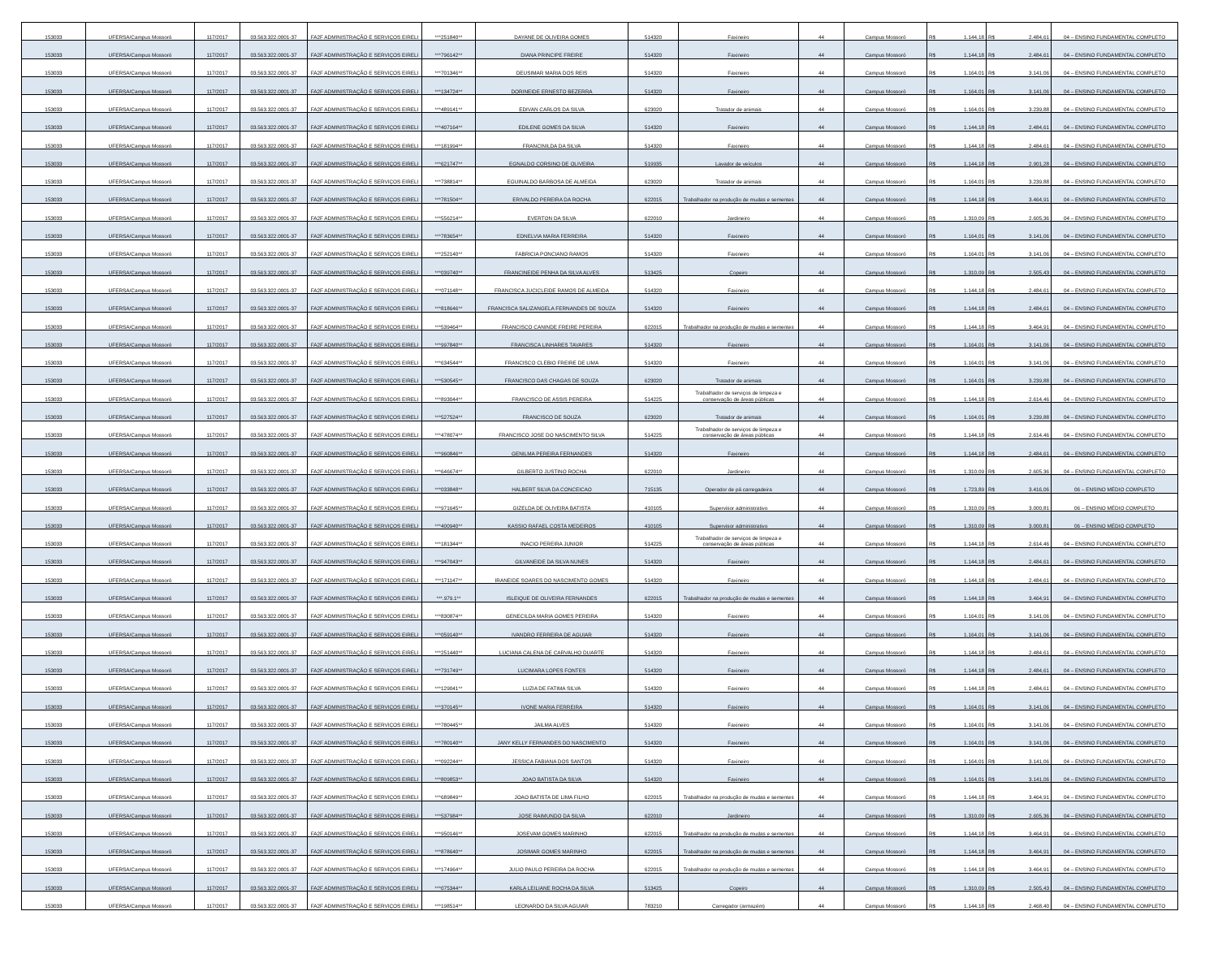| 153033 | UFERSA/Campus Mossoró | 117/2017 | 03.563.322.0001-37 | FA2F ADMINISTRAÇÃO E SERVIÇOS EIRELI | ***251840** | DAYANE DE OLIVEIRA GOMES | 514320 | Faxineiro | 44 | Campus Mossoró | R$ | 1.144,18 | R$ | 2.484,61 | 04 – ENSINO FUNDAMENTAL COMPLETO |
| 153033 | UFERSA/Campus Mossoró | 117/2017 | 03.563.322.0001-37 | FA2F ADMINISTRAÇÃO E SERVIÇOS EIRELI | ***796142** | DIANA PRINCIPE FREIRE | 514320 | Faxineiro | 44 | Campus Mossoró | R$ | 1.144,18 | R$ | 2.484,61 | 04 – ENSINO FUNDAMENTAL COMPLETO |
| 153033 | UFERSA/Campus Mossoró | 117/2017 | 03.563.322.0001-37 | FA2F ADMINISTRAÇÃO E SERVIÇOS EIRELI | ***701346** | DEUSIMAR MARIA DOS REIS | 514320 | Faxineiro | 44 | Campus Mossoró | R$ | 1.164,01 | R$ | 3.141,06 | 04 – ENSINO FUNDAMENTAL COMPLETO |
| 153033 | UFERSA/Campus Mossoró | 117/2017 | 03.563.322.0001-37 | FA2F ADMINISTRAÇÃO E SERVIÇOS EIRELI | ***134724** | DORINEIDE ERNESTO BEZERRA | 514320 | Faxineiro | 44 | Campus Mossoró | R$ | 1.164,01 | R$ | 3.141,06 | 04 – ENSINO FUNDAMENTAL COMPLETO |
| 153033 | UFERSA/Campus Mossoró | 117/2017 | 03.563.322.0001-37 | FA2F ADMINISTRAÇÃO E SERVIÇOS EIRELI | ***489141** | EDIVAN CARLOS DA SILVA | 623020 | Tratador de animais | 44 | Campus Mossoró | R$ | 1.164,01 | R$ | 3.239,88 | 04 – ENSINO FUNDAMENTAL COMPLETO |
| 153033 | UFERSA/Campus Mossoró | 117/2017 | 03.563.322.0001-37 | FA2F ADMINISTRAÇÃO E SERVIÇOS EIRELI | ***407164** | EDILENE GOMES DA SILVA | 514320 | Faxineiro | 44 | Campus Mossoró | R$ | 1.144,18 | R$ | 2.484,61 | 04 – ENSINO FUNDAMENTAL COMPLETO |
| 153033 | UFERSA/Campus Mossoró | 117/2017 | 03.563.322.0001-37 | FA2F ADMINISTRAÇÃO E SERVIÇOS EIRELI | ***181994** | FRANCINILDA DA SILVA | 514320 | Faxineiro | 44 | Campus Mossoró | R$ | 1.144,18 | R$ | 2.484,61 | 04 – ENSINO FUNDAMENTAL COMPLETO |
| 153033 | UFERSA/Campus Mossoró | 117/2017 | 03.563.322.0001-37 | FA2F ADMINISTRAÇÃO E SERVIÇOS EIRELI | ***621747** | EGNALDO CORSINO DE OLIVEIRA | 519935 | Lavador de veículos | 44 | Campus Mossoró | R$ | 1.144,18 | R$ | 2.901,28 | 04 – ENSINO FUNDAMENTAL COMPLETO |
| 153033 | UFERSA/Campus Mossoró | 117/2017 | 03.563.322.0001-37 | FA2F ADMINISTRAÇÃO E SERVIÇOS EIRELI | ***738814** | EGUINALDO BARBOSA DE ALMEIDA | 623020 | Tratador de animais | 44 | Campus Mossoró | R$ | 1.164,01 | R$ | 3.239,88 | 04 – ENSINO FUNDAMENTAL COMPLETO |
| 153033 | UFERSA/Campus Mossoró | 117/2017 | 03.563.322.0001-37 | FA2F ADMINISTRAÇÃO E SERVIÇOS EIRELI | ***781504** | ERIVALDO PEREIRA DA ROCHA | 622015 | Trabalhador na produção de mudas e sementes | 44 | Campus Mossoró | R$ | 1.144,18 | R$ | 3.464,91 | 04 – ENSINO FUNDAMENTAL COMPLETO |
| 153033 | UFERSA/Campus Mossoró | 117/2017 | 03.563.322.0001-37 | FA2F ADMINISTRAÇÃO E SERVIÇOS EIRELI | ***556214** | EVERTON DA SILVA | 622010 | Jardineiro | 44 | Campus Mossoró | R$ | 1.310,09 | R$ | 2.605,36 | 04 – ENSINO FUNDAMENTAL COMPLETO |
| 153033 | UFERSA/Campus Mossoró | 117/2017 | 03.563.322.0001-37 | FA2F ADMINISTRAÇÃO E SERVIÇOS EIRELI | ***783654** | EDNELVIA MARIA FERREIRA | 514320 | Faxineiro | 44 | Campus Mossoró | R$ | 1.164,01 | R$ | 3.141,06 | 04 – ENSINO FUNDAMENTAL COMPLETO |
| 153033 | UFERSA/Campus Mossoró | 117/2017 | 03.563.322.0001-37 | FA2F ADMINISTRAÇÃO E SERVIÇOS EIRELI | ***252140** | FABRICIA PONCIANO RAMOS | 514320 | Faxineiro | 44 | Campus Mossoró | R$ | 1.164,01 | R$ | 3.141,06 | 04 – ENSINO FUNDAMENTAL COMPLETO |
| 153033 | UFERSA/Campus Mossoró | 117/2017 | 03.563.322.0001-37 | FA2F ADMINISTRAÇÃO E SERVIÇOS EIRELI | ***039740** | FRANCINEIDE PENHA DA SILVA ALVES | 513425 | Copeiro | 44 | Campus Mossoró | R$ | 1.310,09 | R$ | 2.505,43 | 04 – ENSINO FUNDAMENTAL COMPLETO |
| 153033 | UFERSA/Campus Mossoró | 117/2017 | 03.563.322.0001-37 | FA2F ADMINISTRAÇÃO E SERVIÇOS EIRELI | ***071148** | FRANCISCA JUCICLEIDE RAMOS DE ALMEIDA | 514320 | Faxineiro | 44 | Campus Mossoró | R$ | 1.144,18 | R$ | 2.484,61 | 04 – ENSINO FUNDAMENTAL COMPLETO |
| 153033 | UFERSA/Campus Mossoró | 117/2017 | 03.563.322.0001-37 | FA2F ADMINISTRAÇÃO E SERVIÇOS EIRELI | ***818646** | FRANCISCA SALIZANGELA FERNANDES DE SOUZA | 514320 | Faxineiro | 44 | Campus Mossoró | R$ | 1.144,18 | R$ | 2.484,61 | 04 – ENSINO FUNDAMENTAL COMPLETO |
| 153033 | UFERSA/Campus Mossoró | 117/2017 | 03.563.322.0001-37 | FA2F ADMINISTRAÇÃO E SERVIÇOS EIRELI | ***539464** | FRANCISCO CANINDE FREIRE PEREIRA | 622015 | Trabalhador na produção de mudas e sementes | 44 | Campus Mossoró | R$ | 1.144,18 | R$ | 3.464,91 | 04 – ENSINO FUNDAMENTAL COMPLETO |
| 153033 | UFERSA/Campus Mossoró | 117/2017 | 03.563.322.0001-37 | FA2F ADMINISTRAÇÃO E SERVIÇOS EIRELI | ***997840** | FRANCISCA LINHARES TAVARES | 514320 | Faxineiro | 44 | Campus Mossoró | R$ | 1.164,01 | R$ | 3.141,06 | 04 – ENSINO FUNDAMENTAL COMPLETO |
| 153033 | UFERSA/Campus Mossoró | 117/2017 | 03.563.322.0001-37 | FA2F ADMINISTRAÇÃO E SERVIÇOS EIRELI | ***634544** | FRANCISCO CLEBIO FREIRE DE LIMA | 514320 | Faxineiro | 44 | Campus Mossoró | R$ | 1.164,01 | R$ | 3.141,06 | 04 – ENSINO FUNDAMENTAL COMPLETO |
| 153033 | UFERSA/Campus Mossoró | 117/2017 | 03.563.322.0001-37 | FA2F ADMINISTRAÇÃO E SERVIÇOS EIRELI | ***530545** | FRANCISCO DAS CHAGAS DE SOUZA | 623020 | Tratador de animais | 44 | Campus Mossoró | R$ | 1.164,01 | R$ | 3.239,88 | 04 – ENSINO FUNDAMENTAL COMPLETO |
| 153033 | UFERSA/Campus Mossoró | 117/2017 | 03.563.322.0001-37 | FA2F ADMINISTRAÇÃO E SERVIÇOS EIRELI | ***893044** | FRANCISCO DE ASSIS PEREIRA | 514225 | Trabalhador de serviços de limpeza e conservação de áreas públicas | 44 | Campus Mossoró | R$ | 1.144,18 | R$ | 2.614,46 | 04 – ENSINO FUNDAMENTAL COMPLETO |
| 153033 | UFERSA/Campus Mossoró | 117/2017 | 03.563.322.0001-37 | FA2F ADMINISTRAÇÃO E SERVIÇOS EIRELI | ***527524** | FRANCISCO DE SOUZA | 623020 | Tratador de animais | 44 | Campus Mossoró | R$ | 1.164,01 | R$ | 3.239,88 | 04 – ENSINO FUNDAMENTAL COMPLETO |
| 153033 | UFERSA/Campus Mossoró | 117/2017 | 03.563.322.0001-37 | FA2F ADMINISTRAÇÃO E SERVIÇOS EIRELI | ***478074** | FRANCISCO JOSE DO NASCIMENTO SILVA | 514225 | Trabalhador de serviços de limpeza e conservação de áreas públicas | 44 | Campus Mossoró | R$ | 1.144,18 | R$ | 2.614,46 | 04 – ENSINO FUNDAMENTAL COMPLETO |
| 153033 | UFERSA/Campus Mossoró | 117/2017 | 03.563.322.0001-37 | FA2F ADMINISTRAÇÃO E SERVIÇOS EIRELI | ***960846** | GENILMA PEREIRA FERNANDES | 514320 | Faxineiro | 44 | Campus Mossoró | R$ | 1.144,18 | R$ | 2.484,61 | 04 – ENSINO FUNDAMENTAL COMPLETO |
| 153033 | UFERSA/Campus Mossoró | 117/2017 | 03.563.322.0001-37 | FA2F ADMINISTRAÇÃO E SERVIÇOS EIRELI | ***646674** | GILBERTO JUSTINO ROCHA | 622010 | Jardineiro | 44 | Campus Mossoró | R$ | 1.310,09 | R$ | 2.605,36 | 04 – ENSINO FUNDAMENTAL COMPLETO |
| 153033 | UFERSA/Campus Mossoró | 117/2017 | 03.563.322.0001-37 | FA2F ADMINISTRAÇÃO E SERVIÇOS EIRELI | ***033848** | HALBERT SILVA DA CONCEICAO | 715135 | Operador de pá carregadeira | 44 | Campus Mossoró | R$ | 1.723,89 | R$ | 3.416,06 | 06 – ENSINO MÉDIO COMPLETO |
| 153033 | UFERSA/Campus Mossoró | 117/2017 | 03.563.322.0001-37 | FA2F ADMINISTRAÇÃO E SERVIÇOS EIRELI | ***971645** | GIZELDA DE OLIVEIRA BATISTA | 410105 | Supervisor administrativo | 44 | Campus Mossoró | R$ | 1.310,09 | R$ | 3.000,81 | 06 – ENSINO MÉDIO COMPLETO |
| 153033 | UFERSA/Campus Mossoró | 117/2017 | 03.563.322.0001-37 | FA2F ADMINISTRAÇÃO E SERVIÇOS EIRELI | ***400940** | KASSIO RAFAEL COSTA MEDEIROS | 410105 | Supervisor administrativo | 44 | Campus Mossoró | R$ | 1.310,09 | R$ | 3.000,81 | 06 – ENSINO MÉDIO COMPLETO |
| 153033 | UFERSA/Campus Mossoró | 117/2017 | 03.563.322.0001-37 | FA2F ADMINISTRAÇÃO E SERVIÇOS EIRELI | ***181344** | INACIO PEREIRA JUNIOR | 514225 | Trabalhador de serviços de limpeza e conservação de áreas públicas | 44 | Campus Mossoró | R$ | 1.144,18 | R$ | 2.614,46 | 04 – ENSINO FUNDAMENTAL COMPLETO |
| 153033 | UFERSA/Campus Mossoró | 117/2017 | 03.563.322.0001-37 | FA2F ADMINISTRAÇÃO E SERVIÇOS EIRELI | ***947043** | GILVANEIDE DA SILVA NUNES | 514320 | Faxineiro | 44 | Campus Mossoró | R$ | 1.144,18 | R$ | 2.484,61 | 04 – ENSINO FUNDAMENTAL COMPLETO |
| 153033 | UFERSA/Campus Mossoró | 117/2017 | 03.563.322.0001-37 | FA2F ADMINISTRAÇÃO E SERVIÇOS EIRELI | ***171147** | IRANEIDE SOARES DO NASCIMENTO GOMES | 514320 | Faxineiro | 44 | Campus Mossoró | R$ | 1.144,18 | R$ | 2.484,61 | 04 – ENSINO FUNDAMENTAL COMPLETO |
| 153033 | UFERSA/Campus Mossoró | 117/2017 | 03.563.322.0001-37 | FA2F ADMINISTRAÇÃO E SERVIÇOS EIRELI | ***.979.1** | ISLEIQUE DE OLIVEIRA FERNANDES | 622015 | Trabalhador na produção de mudas e sementes | 44 | Campus Mossoró | R$ | 1.144,18 | R$ | 3.464,91 | 04 – ENSINO FUNDAMENTAL COMPLETO |
| 153033 | UFERSA/Campus Mossoró | 117/2017 | 03.563.322.0001-37 | FA2F ADMINISTRAÇÃO E SERVIÇOS EIRELI | ***830874** | GENECILDA MARIA GOMES PEREIRA | 514320 | Faxineiro | 44 | Campus Mossoró | R$ | 1.164,01 | R$ | 3.141,06 | 04 – ENSINO FUNDAMENTAL COMPLETO |
| 153033 | UFERSA/Campus Mossoró | 117/2017 | 03.563.322.0001-37 | FA2F ADMINISTRAÇÃO E SERVIÇOS EIRELI | ***059140** | IVANDRO FERREIRA DE AGUIAR | 514320 | Faxineiro | 44 | Campus Mossoró | R$ | 1.164,01 | R$ | 3.141,06 | 04 – ENSINO FUNDAMENTAL COMPLETO |
| 153033 | UFERSA/Campus Mossoró | 117/2017 | 03.563.322.0001-37 | FA2F ADMINISTRAÇÃO E SERVIÇOS EIRELI | ***251440** | LUCIANA CALENA DE CARVALHO DUARTE | 514320 | Faxineiro | 44 | Campus Mossoró | R$ | 1.144,18 | R$ | 2.484,61 | 04 – ENSINO FUNDAMENTAL COMPLETO |
| 153033 | UFERSA/Campus Mossoró | 117/2017 | 03.563.322.0001-37 | FA2F ADMINISTRAÇÃO E SERVIÇOS EIRELI | ***731749** | LUCIMARA LOPES FONTES | 514320 | Faxineiro | 44 | Campus Mossoró | R$ | 1.144,18 | R$ | 2.484,61 | 04 – ENSINO FUNDAMENTAL COMPLETO |
| 153033 | UFERSA/Campus Mossoró | 117/2017 | 03.563.322.0001-37 | FA2F ADMINISTRAÇÃO E SERVIÇOS EIRELI | ***129041** | LUZIA DE FATIMA SILVA | 514320 | Faxineiro | 44 | Campus Mossoró | R$ | 1.144,18 | R$ | 2.484,61 | 04 – ENSINO FUNDAMENTAL COMPLETO |
| 153033 | UFERSA/Campus Mossoró | 117/2017 | 03.563.322.0001-37 | FA2F ADMINISTRAÇÃO E SERVIÇOS EIRELI | ***370145** | IVONE MARIA FERREIRA | 514320 | Faxineiro | 44 | Campus Mossoró | R$ | 1.164,01 | R$ | 3.141,06 | 04 – ENSINO FUNDAMENTAL COMPLETO |
| 153033 | UFERSA/Campus Mossoró | 117/2017 | 03.563.322.0001-37 | FA2F ADMINISTRAÇÃO E SERVIÇOS EIRELI | ***780445** | JAILMA ALVES | 514320 | Faxineiro | 44 | Campus Mossoró | R$ | 1.164,01 | R$ | 3.141,06 | 04 – ENSINO FUNDAMENTAL COMPLETO |
| 153033 | UFERSA/Campus Mossoró | 117/2017 | 03.563.322.0001-37 | FA2F ADMINISTRAÇÃO E SERVIÇOS EIRELI | ***780140** | JANY KELLY FERNANDES DO NASCIMENTO | 514320 | Faxineiro | 44 | Campus Mossoró | R$ | 1.164,01 | R$ | 3.141,06 | 04 – ENSINO FUNDAMENTAL COMPLETO |
| 153033 | UFERSA/Campus Mossoró | 117/2017 | 03.563.322.0001-37 | FA2F ADMINISTRAÇÃO E SERVIÇOS EIRELI | ***092244** | JESSICA FABIANA DOS SANTOS | 514320 | Faxineiro | 44 | Campus Mossoró | R$ | 1.164,01 | R$ | 3.141,06 | 04 – ENSINO FUNDAMENTAL COMPLETO |
| 153033 | UFERSA/Campus Mossoró | 117/2017 | 03.563.322.0001-37 | FA2F ADMINISTRAÇÃO E SERVIÇOS EIRELI | ***809853** | JOAO BATISTA DA SILVA | 514320 | Faxineiro | 44 | Campus Mossoró | R$ | 1.164,01 | R$ | 3.141,06 | 04 – ENSINO FUNDAMENTAL COMPLETO |
| 153033 | UFERSA/Campus Mossoró | 117/2017 | 03.563.322.0001-37 | FA2F ADMINISTRAÇÃO E SERVIÇOS EIRELI | ***689849** | JOAO BATISTA DE LIMA FILHO | 622015 | Trabalhador na produção de mudas e sementes | 44 | Campus Mossoró | R$ | 1.144,18 | R$ | 3.464,91 | 04 – ENSINO FUNDAMENTAL COMPLETO |
| 153033 | UFERSA/Campus Mossoró | 117/2017 | 03.563.322.0001-37 | FA2F ADMINISTRAÇÃO E SERVIÇOS EIRELI | ***537984** | JOSE RAIMUNDO DA SILVA | 622010 | Jardineiro | 44 | Campus Mossoró | R$ | 1.310,09 | R$ | 2.605,36 | 04 – ENSINO FUNDAMENTAL COMPLETO |
| 153033 | UFERSA/Campus Mossoró | 117/2017 | 03.563.322.0001-37 | FA2F ADMINISTRAÇÃO E SERVIÇOS EIRELI | ***950146** | JOSEVAM GOMES MARINHO | 622015 | Trabalhador na produção de mudas e sementes | 44 | Campus Mossoró | R$ | 1.144,18 | R$ | 3.464,91 | 04 – ENSINO FUNDAMENTAL COMPLETO |
| 153033 | UFERSA/Campus Mossoró | 117/2017 | 03.563.322.0001-37 | FA2F ADMINISTRAÇÃO E SERVIÇOS EIRELI | ***878640** | JOSIMAR GOMES MARINHO | 622015 | Trabalhador na produção de mudas e sementes | 44 | Campus Mossoró | R$ | 1.144,18 | R$ | 3.464,91 | 04 – ENSINO FUNDAMENTAL COMPLETO |
| 153033 | UFERSA/Campus Mossoró | 117/2017 | 03.563.322.0001-37 | FA2F ADMINISTRAÇÃO E SERVIÇOS EIRELI | ***174964** | JULIO PAULO PEREIRA DA ROCHA | 622015 | Trabalhador na produção de mudas e sementes | 44 | Campus Mossoró | R$ | 1.144,18 | R$ | 3.464,91 | 04 – ENSINO FUNDAMENTAL COMPLETO |
| 153033 | UFERSA/Campus Mossoró | 117/2017 | 03.563.322.0001-37 | FA2F ADMINISTRAÇÃO E SERVIÇOS EIRELI | ***075344** | KARLA LEILIANE ROCHA DA SILVA | 513425 | Copeiro | 44 | Campus Mossoró | R$ | 1.310,09 | R$ | 2.505,43 | 04 – ENSINO FUNDAMENTAL COMPLETO |
| 153033 | UFERSA/Campus Mossoró | 117/2017 | 03.563.322.0001-37 | FA2F ADMINISTRAÇÃO E SERVIÇOS EIRELI | ***198514** | LEONARDO DA SILVA AGUIAR | 783210 | Carregador (armazém) | 44 | Campus Mossoró | R$ | 1.144,18 | R$ | 2.468,40 | 04 – ENSINO FUNDAMENTAL COMPLETO |